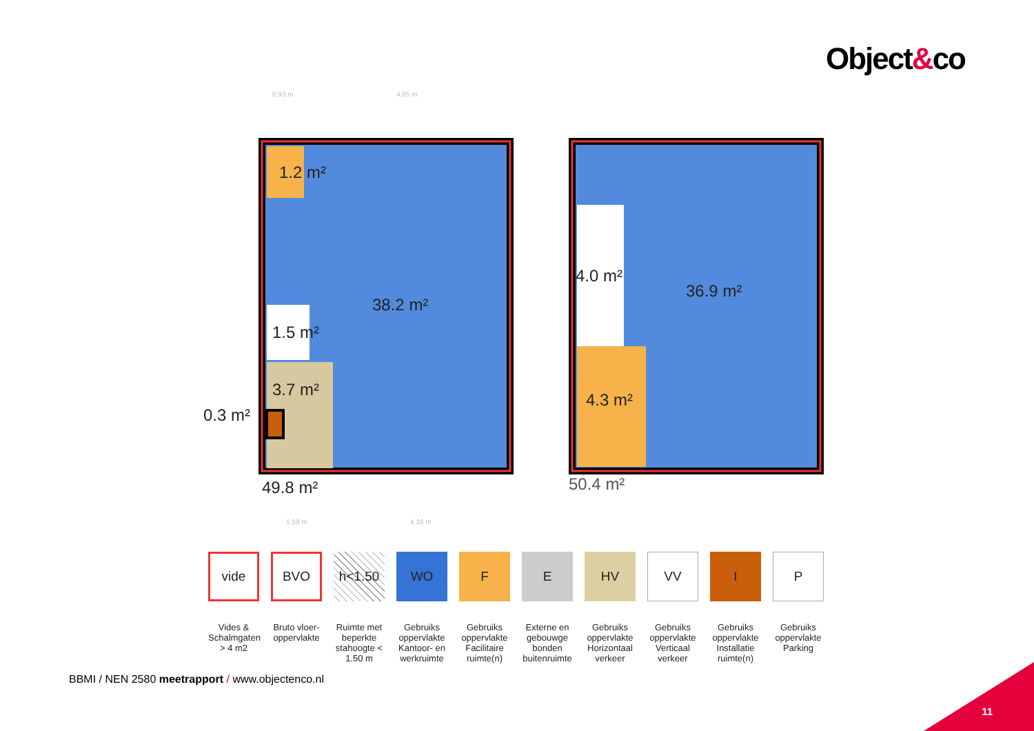Object&co
0.93 m
4.85 m
1.59 m
4.16 m
1.2 m²
38.2 m²
1.5 m²
3.7 m²
0.3 m²
49.8 m²
4.0 m²
36.9 m²
4.3 m²
50.4 m²
vide
Vides & Schalmgaten > 4 m2
BVO
Bruto vloer-oppervlakte
h<1.50
Ruimte met beperkte stahoogte < 1.50 m
WO
Gebruiks oppervlakte Kantoor- en werkruimte
F
Gebruiks oppervlakte Facilitaire ruimte(n)
E
Externe en gebouwge bonden buitenruimte
HV
Gebruiks oppervlakte Horizontaal verkeer
VV
Gebruiks oppervlakte Verticaal verkeer
I
Gebruiks oppervlakte Installatie ruimte(n)
P
Gebruiks oppervlakte Parking
BBMI / NEN 2580 meetrapport / www.objectenco.nl
11